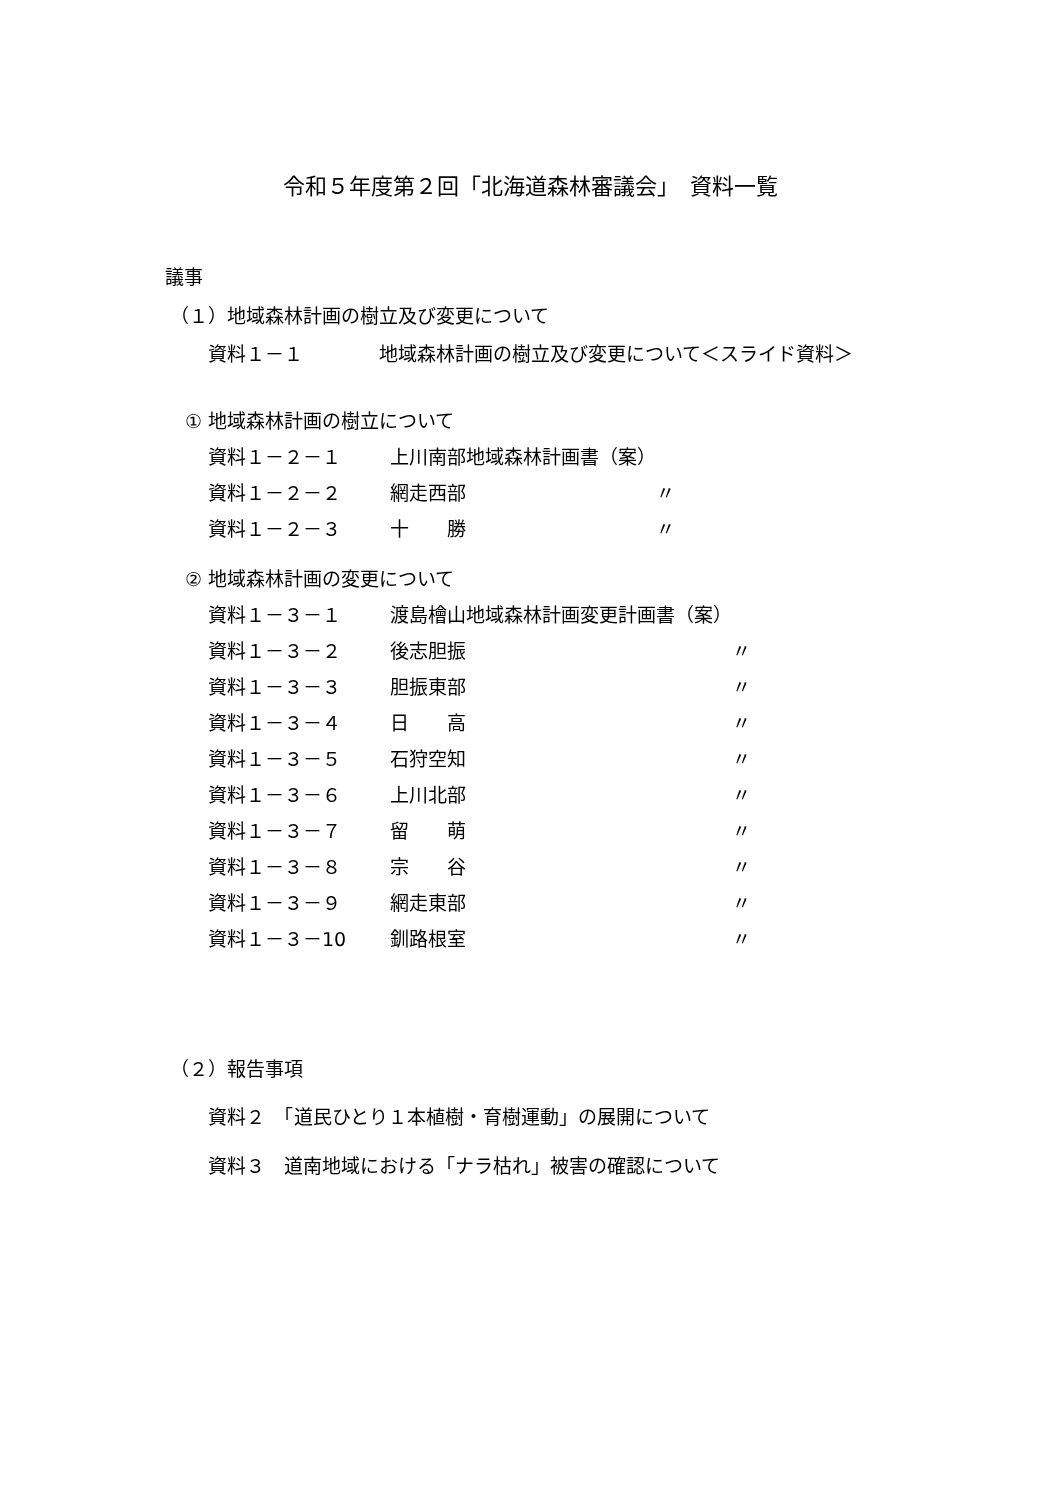令和５年度第２回「北海道森林審議会」　資料一覧
議事
（１）地域森林計画の樹立及び変更について
資料１－１　　　　地域森林計画の樹立及び変更について＜スライド資料＞
① 地域森林計画の樹立について
| 資料１－２－１ | 上川南部地域森林計画書（案） | |
| 資料１－２－２ | 網走西部 | 〃 |
| 資料１－２－３ | 十 勝 | 〃 |
② 地域森林計画の変更について
| 資料１－３－１ | 渡島檜山地域森林計画変更計画書（案） | |
| 資料１－３－２ | 後志胆振 | 〃 |
| 資料１－３－３ | 胆振東部 | 〃 |
| 資料１－３－４ | 日 高 | 〃 |
| 資料１－３－５ | 石狩空知 | 〃 |
| 資料１－３－６ | 上川北部 | 〃 |
| 資料１－３－７ | 留 萌 | 〃 |
| 資料１－３－８ | 宗 谷 | 〃 |
| 資料１－３－９ | 網走東部 | 〃 |
| 資料１－３－10 | 釧路根室 | 〃 |
（２）報告事項
資料２　「道民ひとり１本植樹・育樹運動」の展開について
資料３　道南地域における「ナラ枯れ」被害の確認について